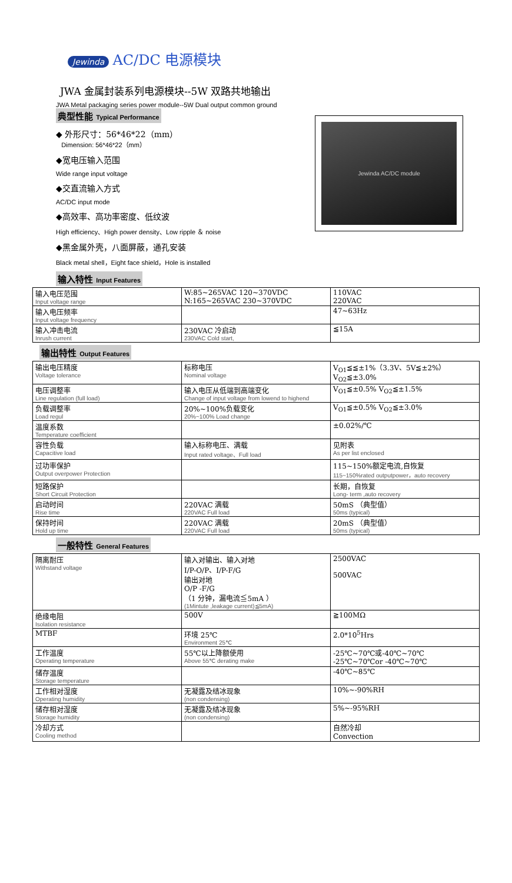Jewinda AC/DC 电源模块
JWA 金属封装系列电源模块--5W 双路共地输出
JWA Metal packaging series power module--5W Dual output common ground
典型性能 Typical Performance
◆ 外形尺寸：56*46*22（mm）
Dimension: 56*46*22（mm）
◆宽电压输入范围
Wide range input voltage
◆交直流输入方式
AC/DC input mode
◆高效率、高功率密度、低纹波
High efficiency、High power density、Low ripple ＆ noise
◆黑金属外壳，八面屏蔽，通孔安装
Black metal shell，Eight face shield，Hole is installed
输入特性 Input Features
Jewinda AC/DC module
| 输入电压范围 Input voltage range | W:85~265VAC 120~370VDC N:165~265VAC 230~370VDC | 110VAC 220VAC |
| 输入电压频率 Input voltage frequency | | 47~63Hz |
| 输入冲击电流 Inrush current | 230VAC 冷启动 230VAC Cold start, | ≦15A |
输出特性 Output Features
| 输出电压精度 Voltage tolerance | 标称电压 Nominal voltage | V<sub>O1</sub>≦≦±1%（3.3V、5V≦±2%） V<sub>O2</sub>≦±3.0% |
| 电压调整率 Line regulation (full load) | 输入电压从低端到高端变化 Change of input voltage from lowend to highend | V<sub>O1</sub>≦±0.5% V<sub>O2</sub>≦±1.5% |
| 负载调整率 Load regul | 20%~100%负载变化 20%~100% Load change | V<sub>O1</sub>≦±0.5% V<sub>O2</sub>≦±3.0% |
| 温度系数 Temperature coefficient | | ±0.02%/℃ |
| 容性负载 Capacitive load | 输入标称电压、满载 Input rated voltage、Full load | 见附表 As per list enclosed |
| 过功率保护 Output overpower Protection | | 115~150%额定电流,自恢复 115~150%rated outputpower，auto recovery |
| 短路保护 Short Circuit Protection | | 长期，自恢复 Long- term ,auto recovery |
| 启动时间 Rise time | 220VAC 满载 220VAC Full load | 50mS （典型值） 50ms (typical) |
| 保持时间 Hold up time | 220VAC 满载 220VAC Full load | 20mS （典型值） 50ms (typical) |
一般特性 General Features
| 隔离耐压 Withstand voltage | 输入对输出、输入对地 I/P-O/P、I/P-F/G 输出对地 O/P -F/G （1 分钟，漏电流≦5mA ） (1Mintute ,leakage current)≦5mA) | 2500VAC 500VAC |
| 绝缘电阻 Isolation resistance | 500V | ≧100MΩ |
| MTBF | 环境 25℃ Environment 25℃ | 2.0*10<sup>5</sup>Hrs |
| 工作温度 Operating temperature | 55℃以上降额使用 Above 55℃ derating make | -25℃~70℃或-40℃~70℃ -25℃~70℃or -40℃~70℃ |
| 储存温度 Storage temperature | | -40℃~85℃ |
| 工作相对湿度 Operating humidity | 无凝露及结冰现象 (non condensing) | 10%~-90%RH |
| 储存相对湿度 Storage humidity | 无凝露及结冰现象 (non condensing) | 5%~-95%RH |
| 冷却方式 Cooling method | | 自然冷却 Convection |